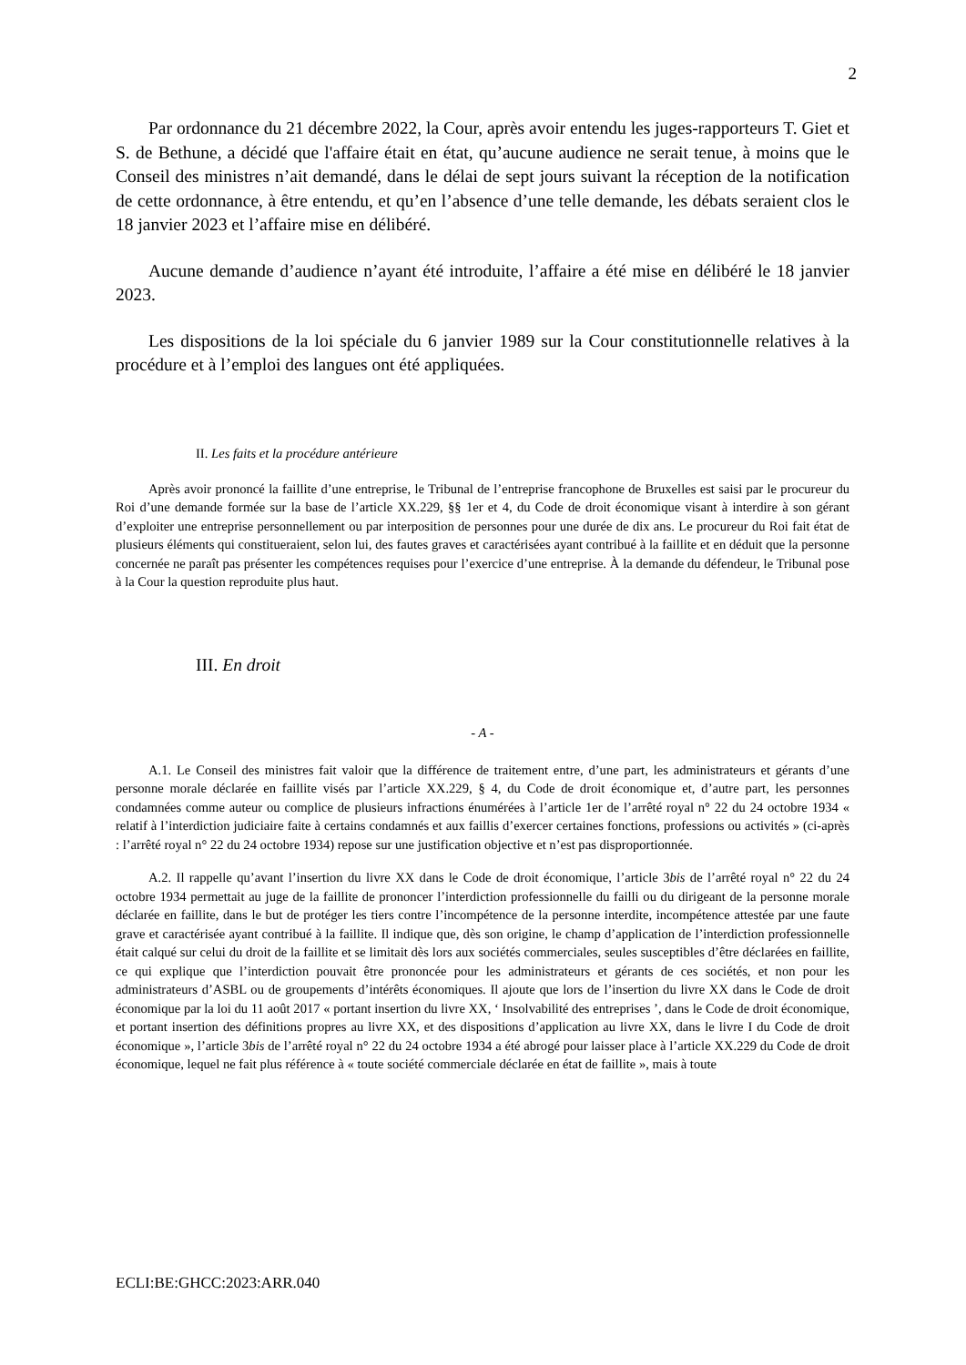2
Par ordonnance du 21 décembre 2022, la Cour, après avoir entendu les juges-rapporteurs T. Giet et S. de Bethune, a décidé que l'affaire était en état, qu’aucune audience ne serait tenue, à moins que le Conseil des ministres n’ait demandé, dans le délai de sept jours suivant la réception de la notification de cette ordonnance, à être entendu, et qu’en l’absence d’une telle demande, les débats seraient clos le 18 janvier 2023 et l’affaire mise en délibéré.
Aucune demande d’audience n’ayant été introduite, l’affaire a été mise en délibéré le 18 janvier 2023.
Les dispositions de la loi spéciale du 6 janvier 1989 sur la Cour constitutionnelle relatives à la procédure et à l’emploi des langues ont été appliquées.
II. Les faits et la procédure antérieure
Après avoir prononcé la faillite d’une entreprise, le Tribunal de l’entreprise francophone de Bruxelles est saisi par le procureur du Roi d’une demande formée sur la base de l’article XX.229, §§ 1er et 4, du Code de droit économique visant à interdire à son gérant d’exploiter une entreprise personnellement ou par interposition de personnes pour une durée de dix ans. Le procureur du Roi fait état de plusieurs éléments qui constitueraient, selon lui, des fautes graves et caractérisées ayant contribué à la faillite et en déduit que la personne concernée ne paraît pas présenter les compétences requises pour l’exercice d’une entreprise. À la demande du défendeur, le Tribunal pose à la Cour la question reproduite plus haut.
III. En droit
- A -
A.1. Le Conseil des ministres fait valoir que la différence de traitement entre, d’une part, les administrateurs et gérants d’une personne morale déclarée en faillite visés par l’article XX.229, § 4, du Code de droit économique et, d’autre part, les personnes condamnées comme auteur ou complice de plusieurs infractions énumérées à l’article 1er de l’arrêté royal n° 22 du 24 octobre 1934 « relatif à l’interdiction judiciaire faite à certains condamnés et aux faillis d’exercer certaines fonctions, professions ou activités » (ci-après : l’arrêté royal n° 22 du 24 octobre 1934) repose sur une justification objective et n’est pas disproportionnée.
A.2. Il rappelle qu’avant l’insertion du livre XX dans le Code de droit économique, l’article 3bis de l’arrêté royal n° 22 du 24 octobre 1934 permettait au juge de la faillite de prononcer l’interdiction professionnelle du failli ou du dirigeant de la personne morale déclarée en faillite, dans le but de protéger les tiers contre l’incompétence de la personne interdite, incompétence attestée par une faute grave et caractérisée ayant contribué à la faillite. Il indique que, dès son origine, le champ d’application de l’interdiction professionnelle était calqué sur celui du droit de la faillite et se limitait dès lors aux sociétés commerciales, seules susceptibles d’être déclarées en faillite, ce qui explique que l’interdiction pouvait être prononcée pour les administrateurs et gérants de ces sociétés, et non pour les administrateurs d’ASBL ou de groupements d’intérêts économiques. Il ajoute que lors de l’insertion du livre XX dans le Code de droit économique par la loi du 11 août 2017 « portant insertion du livre XX, ‘ Insolvabilité des entreprises ’, dans le Code de droit économique, et portant insertion des définitions propres au livre XX, et des dispositions d’application au livre XX, dans le livre I du Code de droit économique », l’article 3bis de l’arrêté royal n° 22 du 24 octobre 1934 a été abrogé pour laisser place à l’article XX.229 du Code de droit économique, lequel ne fait plus référence à « toute société commerciale déclarée en état de faillite », mais à toute
ECLI:BE:GHCC:2023:ARR.040